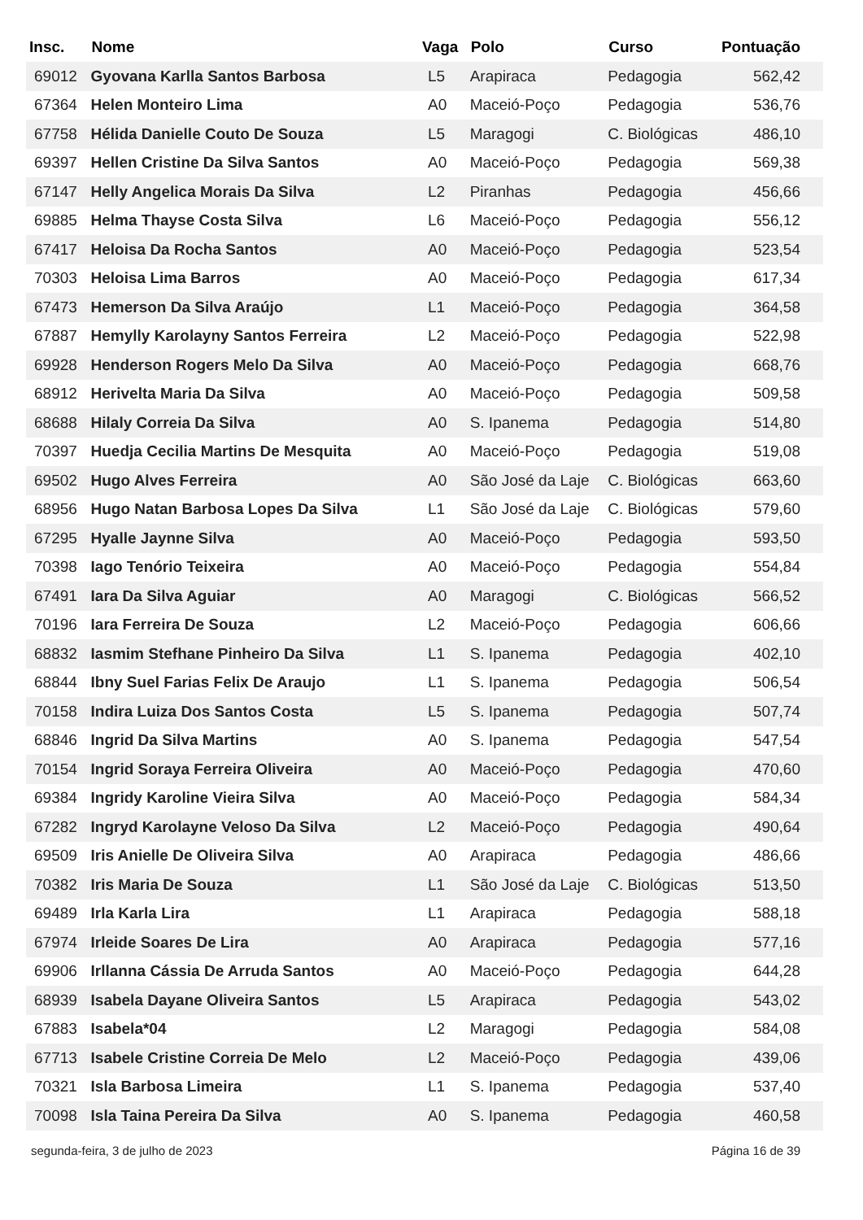| Insc. | Nome | Vaga | Polo | Curso | Pontuação |
| --- | --- | --- | --- | --- | --- |
| 69012 | Gyovana Karlla Santos Barbosa | L5 | Arapiraca | Pedagogia | 562,42 |
| 67364 | Helen Monteiro Lima | A0 | Maceió-Poço | Pedagogia | 536,76 |
| 67758 | Hélida Danielle Couto De Souza | L5 | Maragogi | C. Biológicas | 486,10 |
| 69397 | Hellen Cristine Da Silva Santos | A0 | Maceió-Poço | Pedagogia | 569,38 |
| 67147 | Helly Angelica Morais Da Silva | L2 | Piranhas | Pedagogia | 456,66 |
| 69885 | Helma Thayse Costa Silva | L6 | Maceió-Poço | Pedagogia | 556,12 |
| 67417 | Heloisa Da Rocha Santos | A0 | Maceió-Poço | Pedagogia | 523,54 |
| 70303 | Heloisa Lima Barros | A0 | Maceió-Poço | Pedagogia | 617,34 |
| 67473 | Hemerson Da Silva Araújo | L1 | Maceió-Poço | Pedagogia | 364,58 |
| 67887 | Hemylly Karolayny Santos Ferreira | L2 | Maceió-Poço | Pedagogia | 522,98 |
| 69928 | Henderson Rogers Melo Da Silva | A0 | Maceió-Poço | Pedagogia | 668,76 |
| 68912 | Herivelta Maria Da Silva | A0 | Maceió-Poço | Pedagogia | 509,58 |
| 68688 | Hilaly Correia Da Silva | A0 | S. Ipanema | Pedagogia | 514,80 |
| 70397 | Huedja Cecilia Martins De Mesquita | A0 | Maceió-Poço | Pedagogia | 519,08 |
| 69502 | Hugo Alves Ferreira | A0 | São José da Laje | C. Biológicas | 663,60 |
| 68956 | Hugo Natan Barbosa Lopes Da Silva | L1 | São José da Laje | C. Biológicas | 579,60 |
| 67295 | Hyalle Jaynne Silva | A0 | Maceió-Poço | Pedagogia | 593,50 |
| 70398 | Iago Tenório Teixeira | A0 | Maceió-Poço | Pedagogia | 554,84 |
| 67491 | Iara Da Silva Aguiar | A0 | Maragogi | C. Biológicas | 566,52 |
| 70196 | Iara Ferreira De Souza | L2 | Maceió-Poço | Pedagogia | 606,66 |
| 68832 | Iasmim Stefhane Pinheiro Da Silva | L1 | S. Ipanema | Pedagogia | 402,10 |
| 68844 | Ibny Suel Farias Felix De Araujo | L1 | S. Ipanema | Pedagogia | 506,54 |
| 70158 | Indira Luiza Dos Santos Costa | L5 | S. Ipanema | Pedagogia | 507,74 |
| 68846 | Ingrid Da Silva Martins | A0 | S. Ipanema | Pedagogia | 547,54 |
| 70154 | Ingrid Soraya Ferreira Oliveira | A0 | Maceió-Poço | Pedagogia | 470,60 |
| 69384 | Ingridy Karoline Vieira Silva | A0 | Maceió-Poço | Pedagogia | 584,34 |
| 67282 | Ingryd Karolayne Veloso Da Silva | L2 | Maceió-Poço | Pedagogia | 490,64 |
| 69509 | Iris Anielle De Oliveira Silva | A0 | Arapiraca | Pedagogia | 486,66 |
| 70382 | Iris Maria De Souza | L1 | São José da Laje | C. Biológicas | 513,50 |
| 69489 | Irla Karla Lira | L1 | Arapiraca | Pedagogia | 588,18 |
| 67974 | Irleide Soares De Lira | A0 | Arapiraca | Pedagogia | 577,16 |
| 69906 | Irllanna Cássia De Arruda Santos | A0 | Maceió-Poço | Pedagogia | 644,28 |
| 68939 | Isabela Dayane Oliveira Santos | L5 | Arapiraca | Pedagogia | 543,02 |
| 67883 | Isabela*04 | L2 | Maragogi | Pedagogia | 584,08 |
| 67713 | Isabele Cristine Correia De Melo | L2 | Maceió-Poço | Pedagogia | 439,06 |
| 70321 | Isla Barbosa Limeira | L1 | S. Ipanema | Pedagogia | 537,40 |
| 70098 | Isla Taina Pereira Da Silva | A0 | S. Ipanema | Pedagogia | 460,58 |
segunda-feira, 3 de julho de 2023 Página 16 de 39